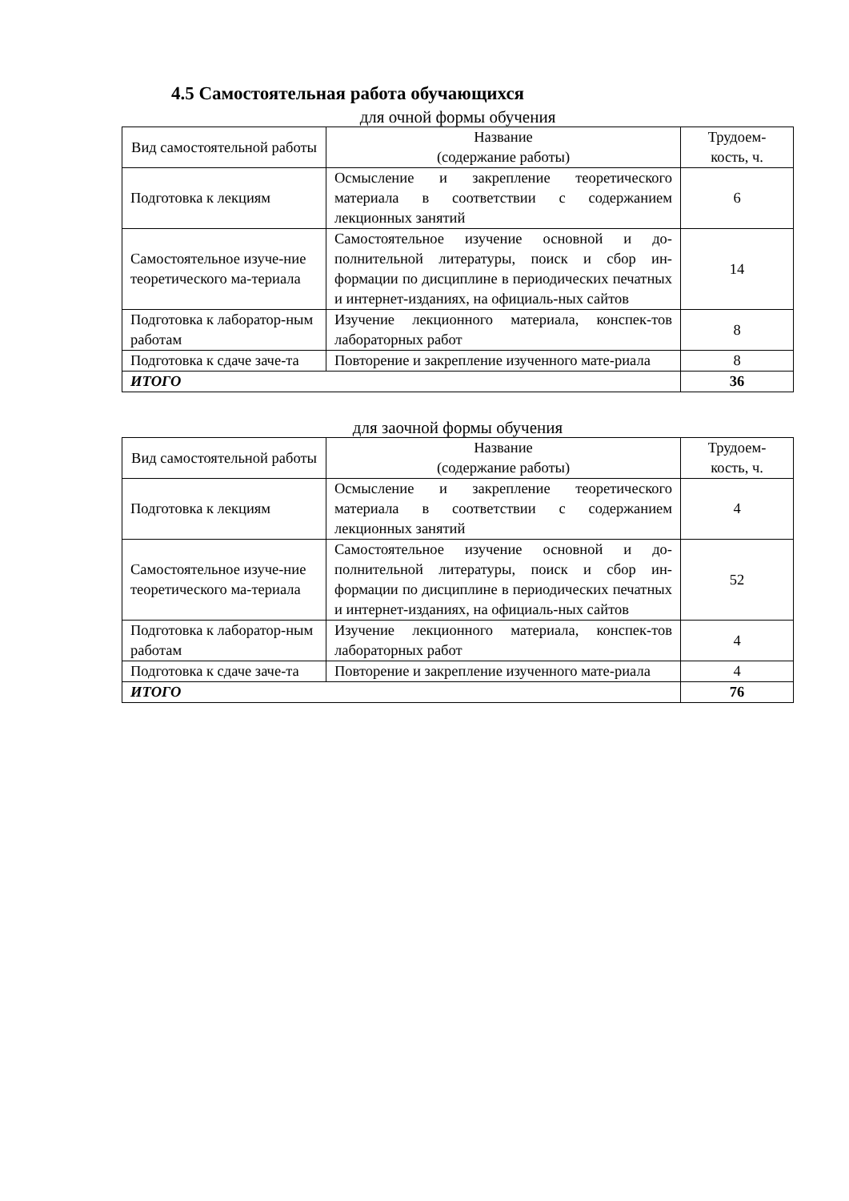4.5 Самостоятельная работа обучающихся
для очной формы обучения
| Вид самостоятельной работы | Название (содержание работы) | Трудоем- кость, ч. |
| --- | --- | --- |
| Подготовка к лекциям | Осмысление и закрепление теоретического материала в соответствии с содержанием лекционных занятий | 6 |
| Самостоятельное изуче-ние теоретического ма-териала | Самостоятельное изучение основной и до-полнительной литературы, поиск и сбор ин-формации по дисциплине в периодических печатных и интернет-изданиях, на официаль-ных сайтов | 14 |
| Подготовка к лаборатор-ным работам | Изучение лекционного материала, конспек-тов лабораторных работ | 8 |
| Подготовка к сдаче заче-та | Повторение и закрепление изученного мате-риала | 8 |
| ИТОГО | | 36 |
для заочной формы обучения
| Вид самостоятельной работы | Название (содержание работы) | Трудоем- кость, ч. |
| --- | --- | --- |
| Подготовка к лекциям | Осмысление и закрепление теоретического материала в соответствии с содержанием лекционных занятий | 4 |
| Самостоятельное изуче-ние теоретического ма-териала | Самостоятельное изучение основной и до-полнительной литературы, поиск и сбор ин-формации по дисциплине в периодических печатных и интернет-изданиях, на официаль-ных сайтов | 52 |
| Подготовка к лаборатор-ным работам | Изучение лекционного материала, конспек-тов лабораторных работ | 4 |
| Подготовка к сдаче заче-та | Повторение и закрепление изученного мате-риала | 4 |
| ИТОГО | | 76 |